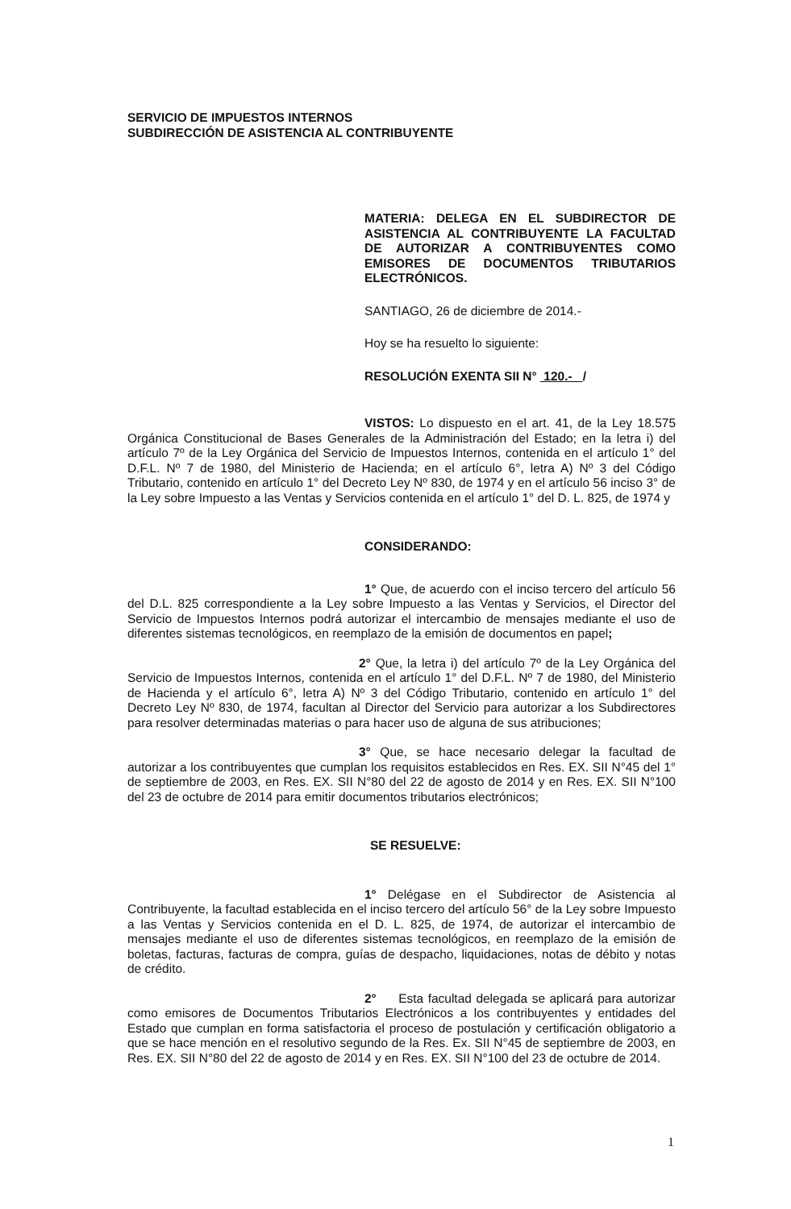SERVICIO DE IMPUESTOS INTERNOS
SUBDIRECCIÓN DE ASISTENCIA AL CONTRIBUYENTE
MATERIA: DELEGA EN EL SUBDIRECTOR DE ASISTENCIA AL CONTRIBUYENTE LA FACULTAD DE AUTORIZAR A CONTRIBUYENTES COMO EMISORES DE DOCUMENTOS TRIBUTARIOS ELECTRÓNICOS.
SANTIAGO, 26 de diciembre de 2014.-
Hoy se ha resuelto lo siguiente:
RESOLUCIÓN EXENTA SII N° 120.- /
VISTOS: Lo dispuesto en el art. 41, de la Ley 18.575 Orgánica Constitucional de Bases Generales de la Administración del Estado; en la letra i) del artículo 7º de la Ley Orgánica del Servicio de Impuestos Internos, contenida en el artículo 1° del D.F.L. Nº 7 de 1980, del Ministerio de Hacienda; en el artículo 6°, letra A) Nº 3 del Código Tributario, contenido en artículo 1° del Decreto Ley Nº 830, de 1974 y en el artículo 56 inciso 3° de la Ley sobre Impuesto a las Ventas y Servicios contenida en el artículo 1° del D. L. 825, de 1974 y
CONSIDERANDO:
1° Que, de acuerdo con el inciso tercero del artículo 56 del D.L. 825 correspondiente a la Ley sobre Impuesto a las Ventas y Servicios, el Director del Servicio de Impuestos Internos podrá autorizar el intercambio de mensajes mediante el uso de diferentes sistemas tecnológicos, en reemplazo de la emisión de documentos en papel;
2° Que, la letra i) del artículo 7º de la Ley Orgánica del Servicio de Impuestos Internos, contenida en el artículo 1° del D.F.L. Nº 7 de 1980, del Ministerio de Hacienda y el artículo 6°, letra A) Nº 3 del Código Tributario, contenido en artículo 1° del Decreto Ley Nº 830, de 1974, facultan al Director del Servicio para autorizar a los Subdirectores para resolver determinadas materias o para hacer uso de alguna de sus atribuciones;
3° Que, se hace necesario delegar la facultad de autorizar a los contribuyentes que cumplan los requisitos establecidos en Res. EX. SII N°45 del 1° de septiembre de 2003, en Res. EX. SII N°80 del 22 de agosto de 2014 y en Res. EX. SII N°100 del 23 de octubre de 2014 para emitir documentos tributarios electrónicos;
SE RESUELVE:
1° Delégase en el Subdirector de Asistencia al Contribuyente, la facultad establecida en el inciso tercero del artículo 56° de la Ley sobre Impuesto a las Ventas y Servicios contenida en el D. L. 825, de 1974, de autorizar el intercambio de mensajes mediante el uso de diferentes sistemas tecnológicos, en reemplazo de la emisión de boletas, facturas, facturas de compra, guías de despacho, liquidaciones, notas de débito y notas de crédito.
2° Esta facultad delegada se aplicará para autorizar como emisores de Documentos Tributarios Electrónicos a los contribuyentes y entidades del Estado que cumplan en forma satisfactoria el proceso de postulación y certificación obligatorio a que se hace mención en el resolutivo segundo de la Res. Ex. SII N°45 de septiembre de 2003, en Res. EX. SII N°80 del 22 de agosto de 2014 y en Res. EX. SII N°100 del 23 de octubre de 2014.
1